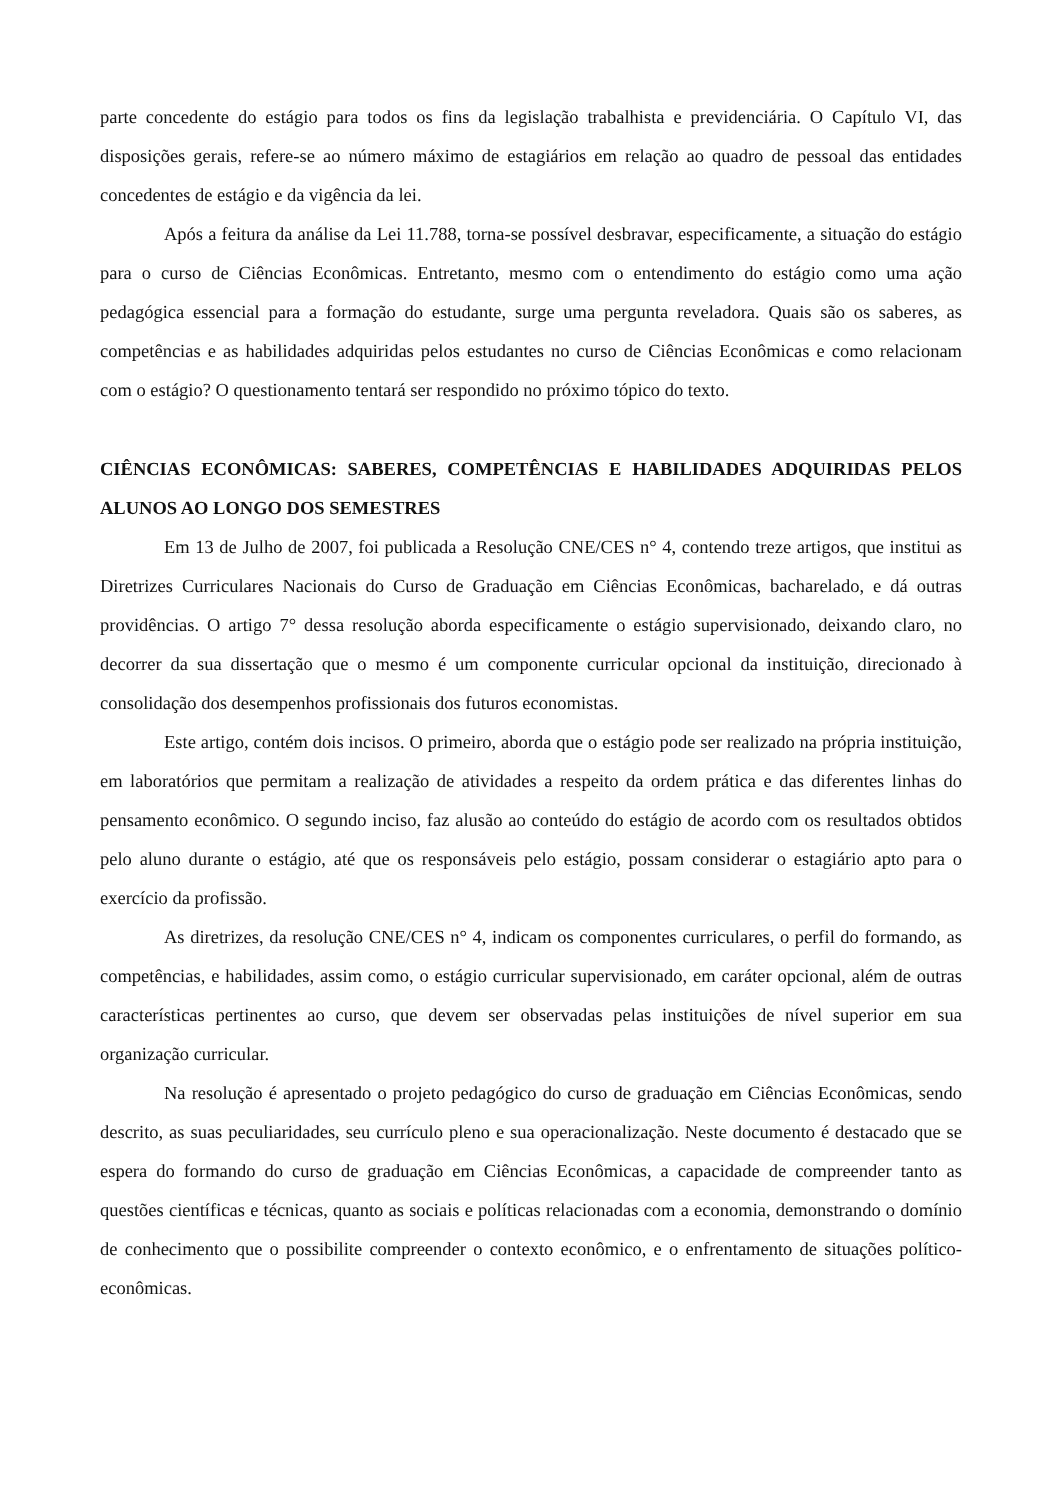parte concedente do estágio para todos os fins da legislação trabalhista e previdenciária. O Capítulo VI, das disposições gerais, refere-se ao número máximo de estagiários em relação ao quadro de pessoal das entidades concedentes de estágio e da vigência da lei.
Após a feitura da análise da Lei 11.788, torna-se possível desbravar, especificamente, a situação do estágio para o curso de Ciências Econômicas. Entretanto, mesmo com o entendimento do estágio como uma ação pedagógica essencial para a formação do estudante, surge uma pergunta reveladora. Quais são os saberes, as competências e as habilidades adquiridas pelos estudantes no curso de Ciências Econômicas e como relacionam com o estágio? O questionamento tentará ser respondido no próximo tópico do texto.
CIÊNCIAS ECONÔMICAS: SABERES, COMPETÊNCIAS E HABILIDADES ADQUIRIDAS PELOS ALUNOS AO LONGO DOS SEMESTRES
Em 13 de Julho de 2007, foi publicada a Resolução CNE/CES n° 4, contendo treze artigos, que institui as Diretrizes Curriculares Nacionais do Curso de Graduação em Ciências Econômicas, bacharelado, e dá outras providências. O artigo 7° dessa resolução aborda especificamente o estágio supervisionado, deixando claro, no decorrer da sua dissertação que o mesmo é um componente curricular opcional da instituição, direcionado à consolidação dos desempenhos profissionais dos futuros economistas.
Este artigo, contém dois incisos. O primeiro, aborda que o estágio pode ser realizado na própria instituição, em laboratórios que permitam a realização de atividades a respeito da ordem prática e das diferentes linhas do pensamento econômico. O segundo inciso, faz alusão ao conteúdo do estágio de acordo com os resultados obtidos pelo aluno durante o estágio, até que os responsáveis pelo estágio, possam considerar o estagiário apto para o exercício da profissão.
As diretrizes, da resolução CNE/CES n° 4, indicam os componentes curriculares, o perfil do formando, as competências, e habilidades, assim como, o estágio curricular supervisionado, em caráter opcional, além de outras características pertinentes ao curso, que devem ser observadas pelas instituições de nível superior em sua organização curricular.
Na resolução é apresentado o projeto pedagógico do curso de graduação em Ciências Econômicas, sendo descrito, as suas peculiaridades, seu currículo pleno e sua operacionalização. Neste documento é destacado que se espera do formando do curso de graduação em Ciências Econômicas, a capacidade de compreender tanto as questões científicas e técnicas, quanto as sociais e políticas relacionadas com a economia, demonstrando o domínio de conhecimento que o possibilite compreender o contexto econômico, e o enfrentamento de situações político-econômicas.